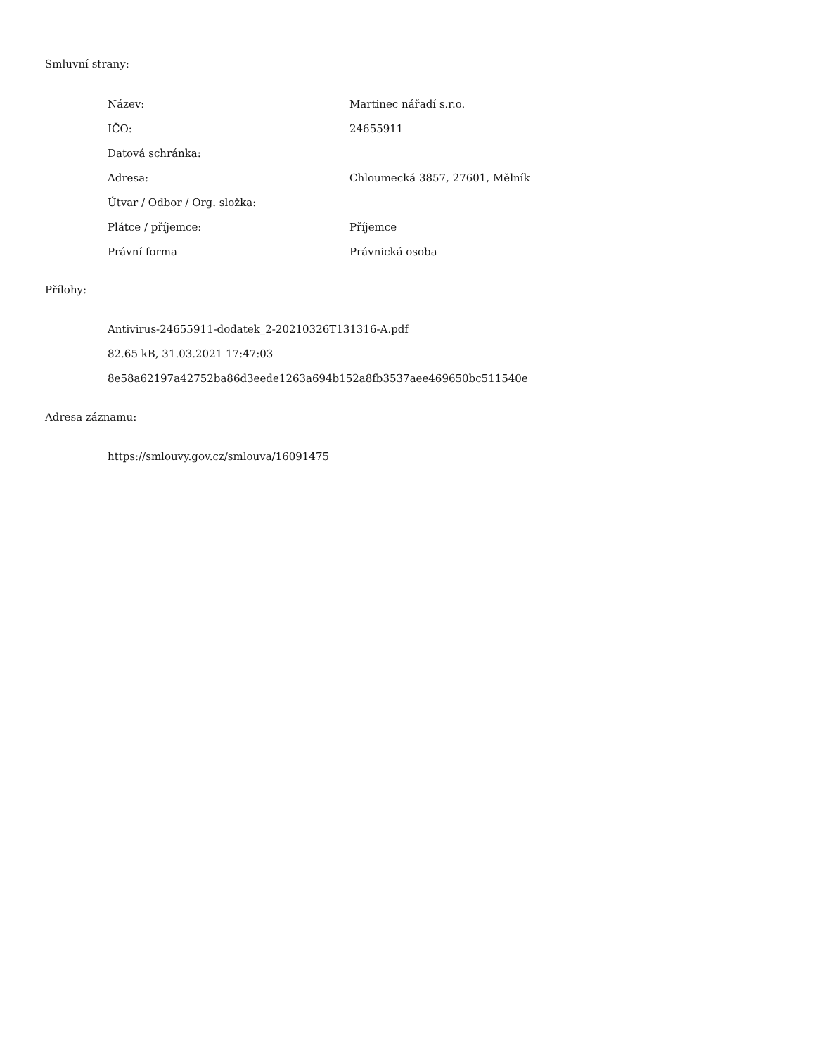Smluvní strany:
| Název: | Martinec nářadí s.r.o. |
| IČO: | 24655911 |
| Datová schránka: | |
| Adresa: | Chloumecká 3857, 27601, Mělník |
| Útvar / Odbor / Org. složka: | |
| Plátce / příjemce: | Příjemce |
| Právní forma | Právnická osoba |
Přílohy:
Antivirus-24655911-dodatek_2-20210326T131316-A.pdf
82.65 kB, 31.03.2021 17:47:03
8e58a62197a42752ba86d3eede1263a694b152a8fb3537aee469650bc511540e
Adresa záznamu:
https://smlouvy.gov.cz/smlouva/16091475